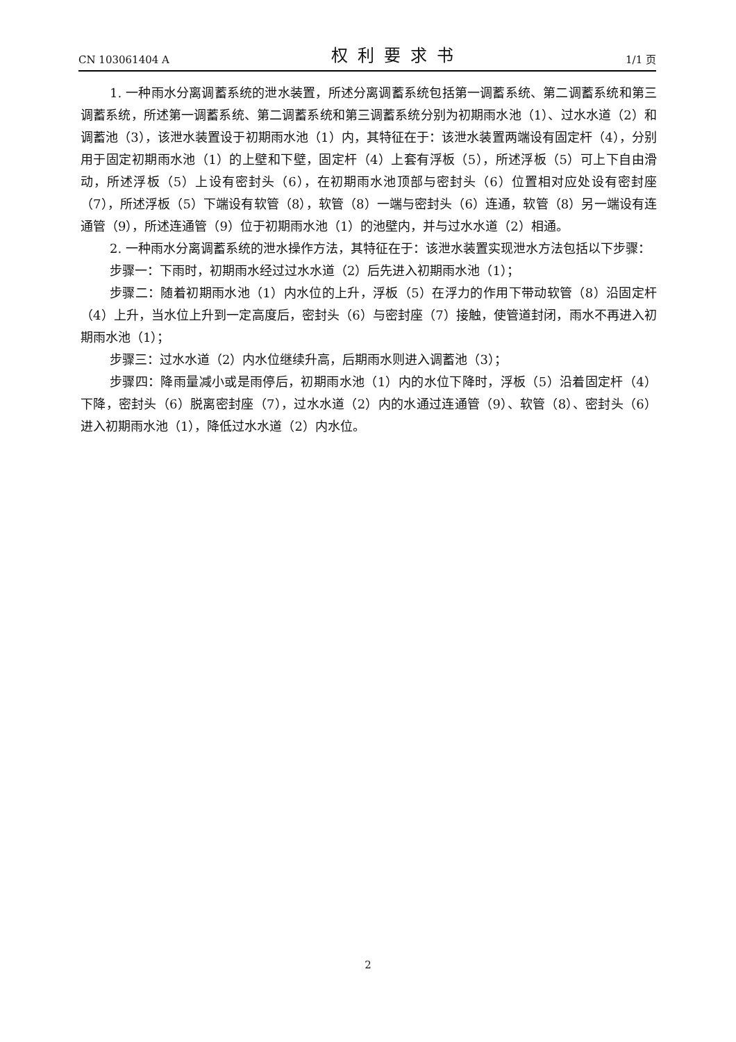CN 103061404 A 权利要求书 1/1 页
1. 一种雨水分离调蓄系统的泄水装置，所述分离调蓄系统包括第一调蓄系统、第二调蓄系统和第三调蓄系统，所述第一调蓄系统、第二调蓄系统和第三调蓄系统分别为初期雨水池（1）、过水水道（2）和调蓄池（3），该泄水装置设于初期雨水池（1）内，其特征在于：该泄水装置两端设有固定杆（4），分别用于固定初期雨水池（1）的上壁和下壁，固定杆（4）上套有浮板（5），所述浮板（5）可上下自由滑动，所述浮板（5）上设有密封头（6），在初期雨水池顶部与密封头（6）位置相对应处设有密封座（7），所述浮板（5）下端设有软管（8），软管（8）一端与密封头（6）连通，软管（8）另一端设有连通管（9），所述连通管（9）位于初期雨水池（1）的池壁内，并与过水水道（2）相通。
2. 一种雨水分离调蓄系统的泄水操作方法，其特征在于：该泄水装置实现泄水方法包括以下步骤：
步骤一：下雨时，初期雨水经过过水水道（2）后先进入初期雨水池（1）；
步骤二：随着初期雨水池（1）内水位的上升，浮板（5）在浮力的作用下带动软管（8）沿固定杆（4）上升，当水位上升到一定高度后，密封头（6）与密封座（7）接触，使管道封闭，雨水不再进入初期雨水池（1）；
步骤三：过水水道（2）内水位继续升高，后期雨水则进入调蓄池（3）；
步骤四：降雨量减小或是雨停后，初期雨水池（1）内的水位下降时，浮板（5）沿着固定杆（4）下降，密封头（6）脱离密封座（7），过水水道（2）内的水通过连通管（9）、软管（8）、密封头（6）进入初期雨水池（1），降低过水水道（2）内水位。
2